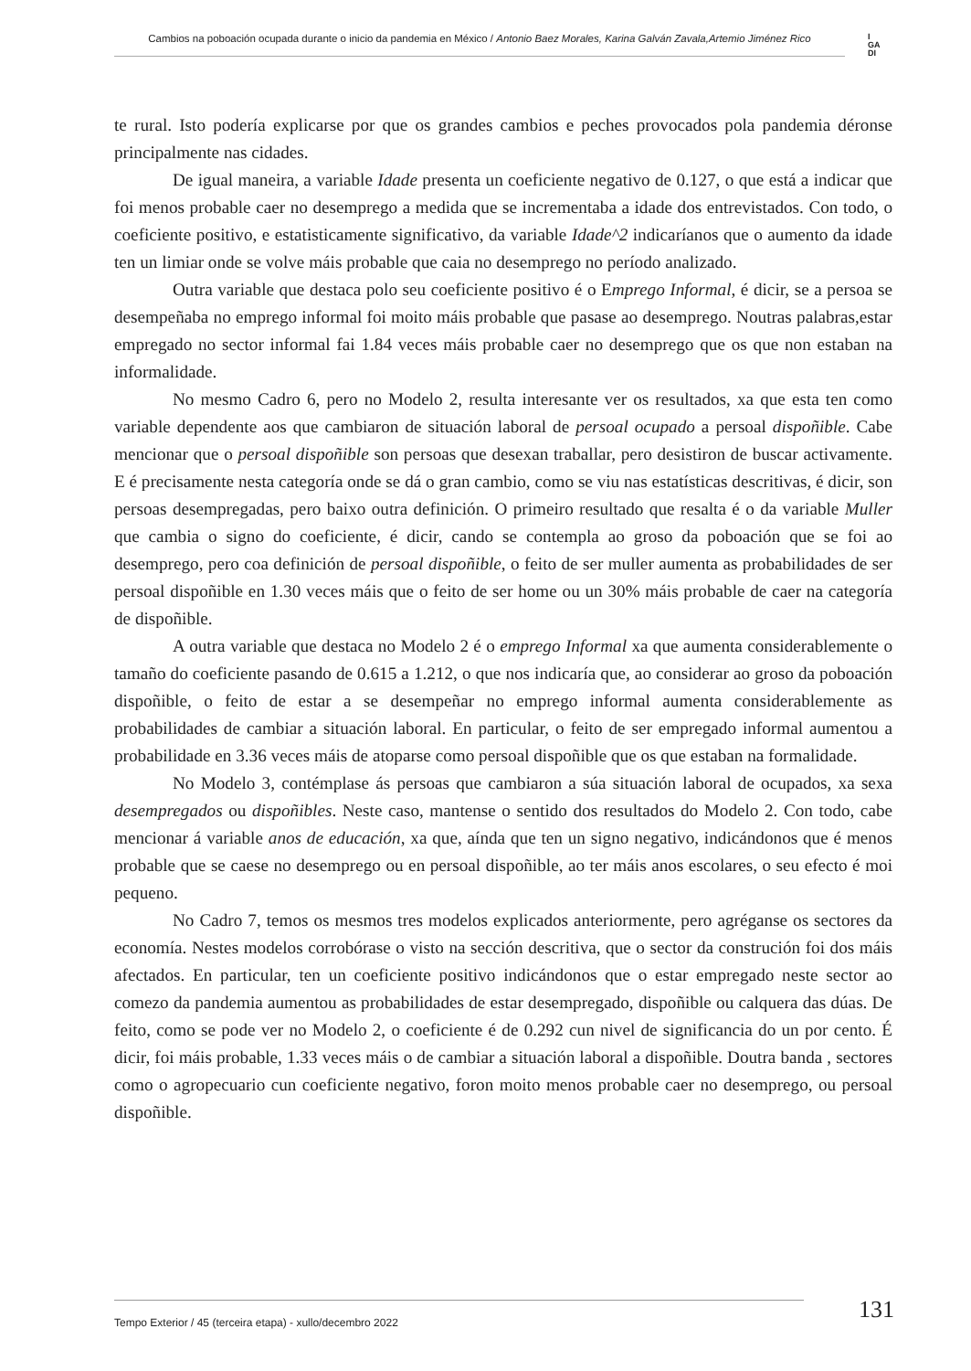Cambios na poboación ocupada durante o inicio da pandemia en México / Antonio Baez Morales, Karina Galván Zavala,Artemio Jiménez Rico
I
GA
DI
te rural. Isto podería explicarse por que os grandes cambios e peches provocados pola pandemia déronse principalmente nas cidades.
De igual maneira, a variable Idade presenta un coeficiente negativo de 0.127, o que está a indicar que foi menos probable caer no desemprego a medida que se incrementaba a idade dos entrevistados. Con todo, o coeficiente positivo, e estatisticamente significativo, da variable Idade^2 indicaríanos que o aumento da idade ten un limiar onde se volve máis probable que caia no desemprego no período analizado.
Outra variable que destaca polo seu coeficiente positivo é o Emprego Informal, é dicir, se a persoa se desempeñaba no emprego informal foi moito máis probable que pasase ao desemprego. Noutras palabras,estar empregado no sector informal fai 1.84 veces máis probable caer no desemprego que os que non estaban na informalidade.
No mesmo Cadro 6, pero no Modelo 2, resulta interesante ver os resultados, xa que esta ten como variable dependente aos que cambiaron de situación laboral de persoal ocupado a persoal dispoñible. Cabe mencionar que o persoal dispoñible son persoas que desexan traballar, pero desistiron de buscar activamente. E é precisamente nesta categoría onde se dá o gran cambio, como se viu nas estatísticas descritivas, é dicir, son persoas desempregadas, pero baixo outra definición. O primeiro resultado que resalta é o da variable Muller que cambia o signo do coeficiente, é dicir, cando se contempla ao groso da poboación que se foi ao desemprego, pero coa definición de persoal dispoñible, o feito de ser muller aumenta as probabilidades de ser persoal dispoñible en 1.30 veces máis que o feito de ser home ou un 30% máis probable de caer na categoría de dispoñible.
A outra variable que destaca no Modelo 2 é o emprego Informal xa que aumenta considerablemente o tamaño do coeficiente pasando de 0.615 a 1.212, o que nos indicaría que, ao considerar ao groso da poboación dispoñible, o feito de estar a se desempeñar no emprego informal aumenta considerablemente as probabilidades de cambiar a situación laboral. En particular, o feito de ser empregado informal aumentou a probabilidade en 3.36 veces máis de atoparse como persoal dispoñible que os que estaban na formalidade.
No Modelo 3, contémplase ás persoas que cambiaron a súa situación laboral de ocupados, xa sexa desempregados ou dispoñibles. Neste caso, mantense o sentido dos resultados do Modelo 2. Con todo, cabe mencionar á variable anos de educación, xa que, aínda que ten un signo negativo, indicándonos que é menos probable que se caese no desemprego ou en persoal dispoñible, ao ter máis anos escolares, o seu efecto é moi pequeno.
No Cadro 7, temos os mesmos tres modelos explicados anteriormente, pero agréganse os sectores da economía. Nestes modelos corrobórase o visto na sección descritiva, que o sector da construción foi dos máis afectados. En particular, ten un coeficiente positivo indicándonos que o estar empregado neste sector ao comezo da pandemia aumentou as probabilidades de estar desempregado, dispoñible ou calquera das dúas. De feito, como se pode ver no Modelo 2, o coeficiente é de 0.292 cun nivel de significancia do un por cento. É dicir, foi máis probable, 1.33 veces máis o de cambiar a situación laboral a dispoñible. Doutra banda , sectores como o agropecuario cun coeficiente negativo, foron moito menos probable caer no desemprego, ou persoal dispoñible.
Tempo Exterior / 45 (terceira etapa) - xullo/decembro 2022
131